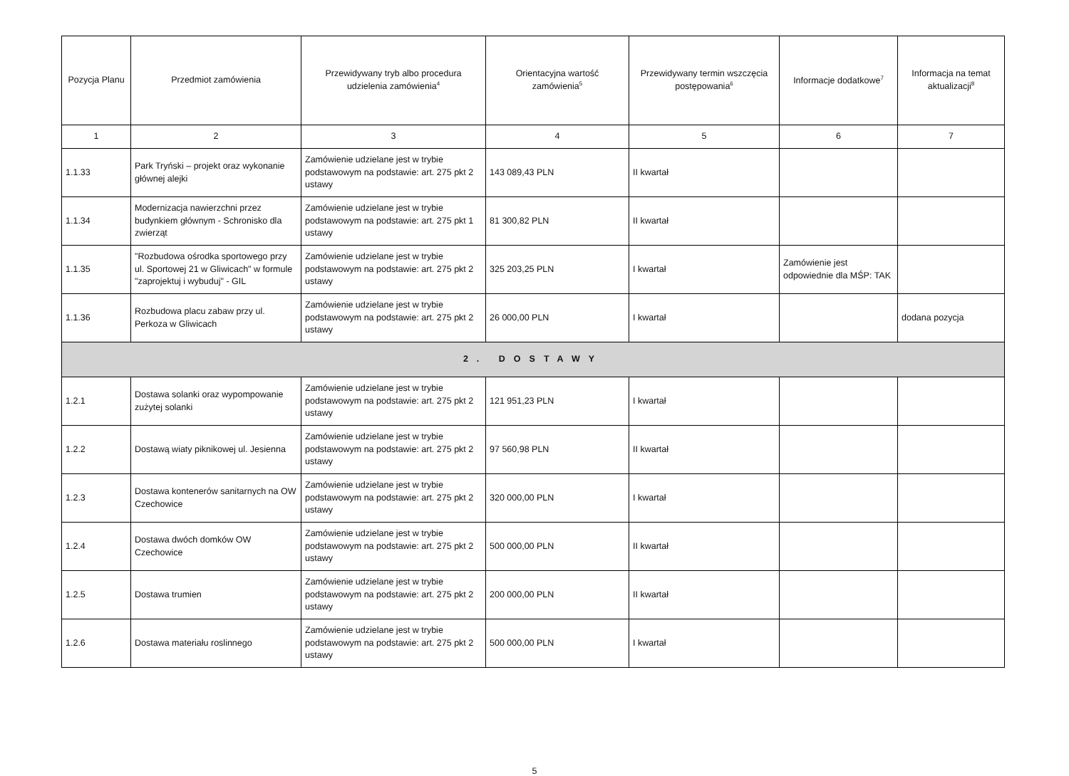| Pozycja Planu | Przedmiot zamówienia | Przewidywany tryb albo procedura udzielenia zamówienia<sup>4</sup> | Orientacyjna wartość zamówienia<sup>5</sup> | Przewidywany termin wszczęcia postępowania<sup>6</sup> | Informacje dodatkowe<sup>7</sup> | Informacja na temat aktualizacji<sup>8</sup> |
| --- | --- | --- | --- | --- | --- | --- |
| 1 | 2 | 3 | 4 | 5 | 6 | 7 |
| 1.1.33 | Park Tryński – projekt oraz wykonanie głównej alejki | Zamówienie udzielane jest w trybie podstawowym na podstawie: art. 275 pkt 2 ustawy | 143 089,43 PLN | II kwartał | | |
| 1.1.34 | Modernizacja nawierzchni przez budynkiem głównym - Schronisko dla zwierząt | Zamówienie udzielane jest w trybie podstawowym na podstawie: art. 275 pkt 1 ustawy | 81 300,82 PLN | II kwartał | | |
| 1.1.35 | "Rozbudowa ośrodka sportowego przy ul. Sportowej 21 w Gliwicach" w formule "zaprojektuj i wybuduj" - GIL | Zamówienie udzielane jest w trybie podstawowym na podstawie: art. 275 pkt 2 ustawy | 325 203,25 PLN | I kwartał | Zamówienie jest odpowiednie dla MŚP: TAK | |
| 1.1.36 | Rozbudowa placu zabaw przy ul. Perkoza w Gliwicach | Zamówienie udzielane jest w trybie podstawowym na podstawie: art. 275 pkt 2 ustawy | 26 000,00 PLN | I kwartał | | dodana pozycja |
| 2. DOSTAWY | | | | | | |
| 1.2.1 | Dostawa solanki oraz wypompowanie zużytej solanki | Zamówienie udzielane jest w trybie podstawowym na podstawie: art. 275 pkt 2 ustawy | 121 951,23 PLN | I kwartał | | |
| 1.2.2 | Dostawą wiaty piknikowej ul. Jesienna | Zamówienie udzielane jest w trybie podstawowym na podstawie: art. 275 pkt 2 ustawy | 97 560,98 PLN | II kwartał | | |
| 1.2.3 | Dostawa kontenerów sanitarnych na OW Czechowice | Zamówienie udzielane jest w trybie podstawowym na podstawie: art. 275 pkt 2 ustawy | 320 000,00 PLN | I kwartał | | |
| 1.2.4 | Dostawa dwóch domków OW Czechowice | Zamówienie udzielane jest w trybie podstawowym na podstawie: art. 275 pkt 2 ustawy | 500 000,00 PLN | II kwartał | | |
| 1.2.5 | Dostawa trumien | Zamówienie udzielane jest w trybie podstawowym na podstawie: art. 275 pkt 2 ustawy | 200 000,00 PLN | II kwartał | | |
| 1.2.6 | Dostawa materiału roslinnego | Zamówienie udzielane jest w trybie podstawowym na podstawie: art. 275 pkt 2 ustawy | 500 000,00 PLN | I kwartał | | |
5